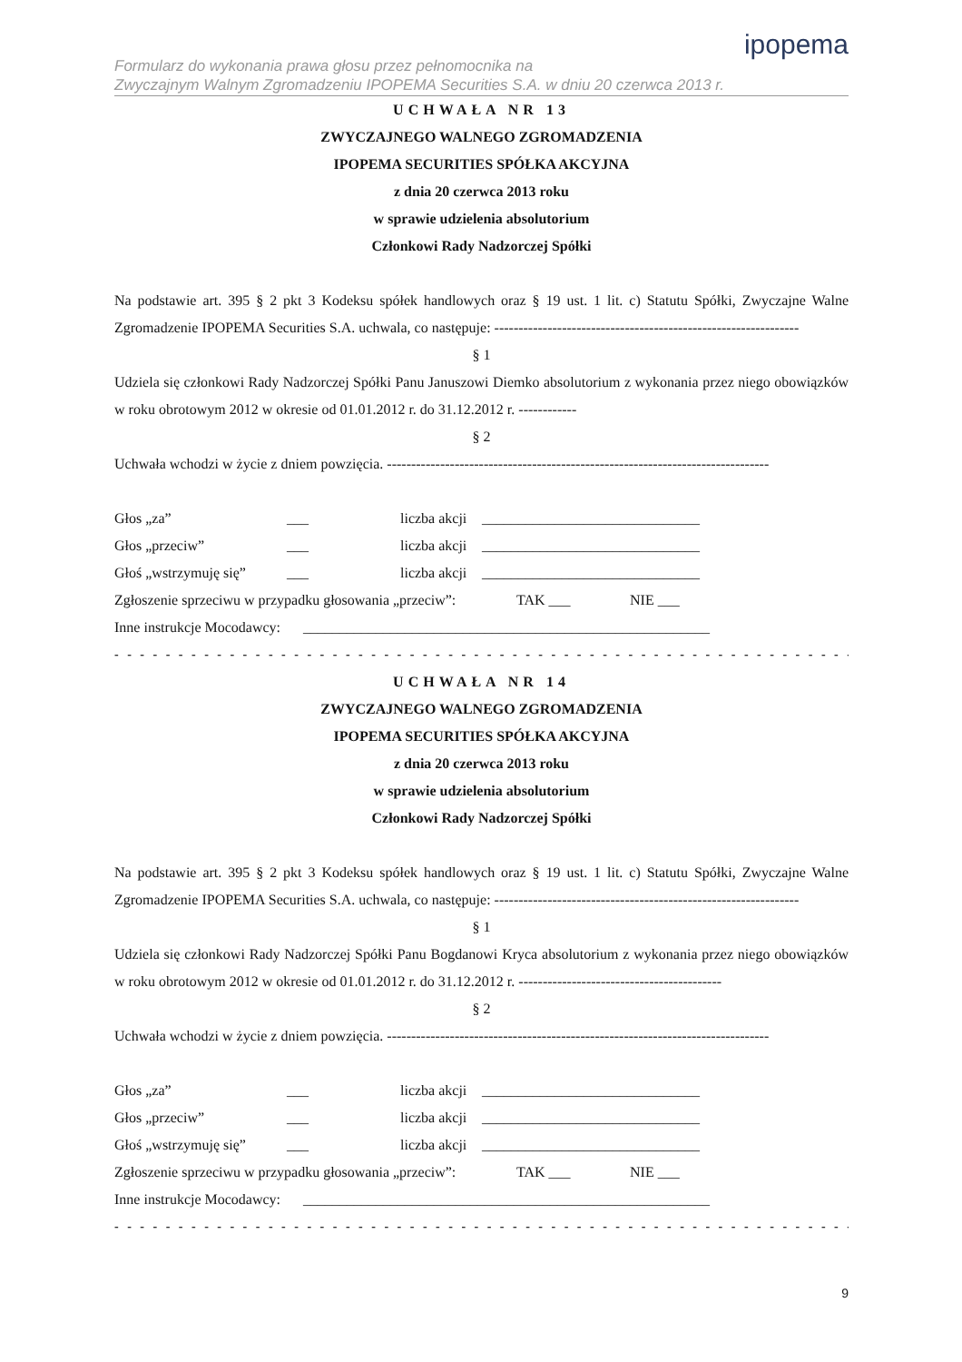ipopema
Formularz do wykonania prawa głosu przez pełnomocnika na
Zwyczajnym Walnym Zgromadzeniu IPOPEMA Securities S.A. w dniu 20 czerwca 2013 r.
UCHWAŁA NR 13
ZWYCZAJNEGO WALNEGO ZGROMADZENIA
IPOPEMA SECURITIES SPÓŁKA AKCYJNA
z dnia 20 czerwca 2013 roku
w sprawie udzielenia absolutorium
Członkowi Rady Nadzorczej Spółki
Na podstawie art. 395 § 2 pkt 3 Kodeksu spółek handlowych oraz § 19 ust. 1 lit. c) Statutu Spółki, Zwyczajne Walne Zgromadzenie IPOPEMA Securities S.A. uchwala, co następuje: ---------------------------------------------------------------
§ 1
Udziela się członkowi Rady Nadzorczej Spółki Panu Januszowi Diemko absolutorium z wykonania przez niego obowiązków w roku obrotowym 2012 w okresie od 01.01.2012 r. do 31.12.2012 r. ------------
§ 2
Uchwała wchodzi w życie z dniem powzięcia. -------------------------------------------------------------------------------
Głos „za” ___ liczba akcji ______________________________
Głos „przeciw” ___ liczba akcji ______________________________
Głoś „wstrzymuję się” ___ liczba akcji ______________________________
Zgłoszenie sprzeciwu w przypadku głosowania „przeciw”: TAK ___ NIE ___
Inne instrukcje Mocodawcy: ________________________________________________________
- - - - - - - - - - - - - - - - - - - - - - - - - - - - - - - - - - - - - - - - - - - - - - - - - - - - - - - - - - - - -
UCHWAŁA NR 14
ZWYCZAJNEGO WALNEGO ZGROMADZENIA
IPOPEMA SECURITIES SPÓŁKA AKCYJNA
z dnia 20 czerwca 2013 roku
w sprawie udzielenia absolutorium
Członkowi Rady Nadzorczej Spółki
Na podstawie art. 395 § 2 pkt 3 Kodeksu spółek handlowych oraz § 19 ust. 1 lit. c) Statutu Spółki, Zwyczajne Walne Zgromadzenie IPOPEMA Securities S.A. uchwala, co następuje: ---------------------------------------------------------------
§ 1
Udziela się członkowi Rady Nadzorczej Spółki Panu Bogdanowi Kryca absolutorium z wykonania przez niego obowiązków w roku obrotowym 2012 w okresie od 01.01.2012 r. do 31.12.2012 r. ------------------------------------------
§ 2
Uchwała wchodzi w życie z dniem powzięcia. -------------------------------------------------------------------------------
Głos „za” ___ liczba akcji ______________________________
Głos „przeciw” ___ liczba akcji ______________________________
Głoś „wstrzymuję się” ___ liczba akcji ______________________________
Zgłoszenie sprzeciwu w przypadku głosowania „przeciw”: TAK ___ NIE ___
Inne instrukcje Mocodawcy: ________________________________________________________
- - - - - - - - - - - - - - - - - - - - - - - - - - - - - - - - - - - - - - - - - - - - - - - - - - - - - - - - - - - - -
9